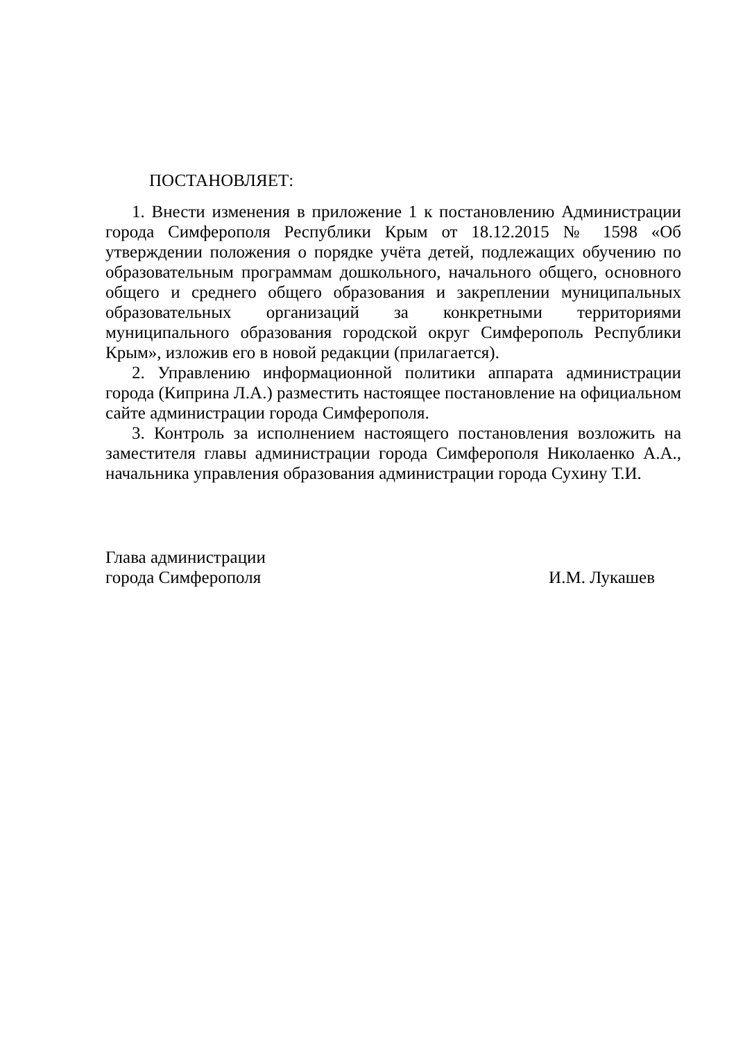ПОСТАНОВЛЯЕТ:
1. Внести изменения в приложение 1 к постановлению Администрации города Симферополя Республики Крым от 18.12.2015 № 1598 «Об утверждении положения о порядке учёта детей, подлежащих обучению по образовательным программам дошкольного, начального общего, основного общего и среднего общего образования и закреплении муниципальных образовательных организаций за конкретными территориями муниципального образования городской округ Симферополь Республики Крым», изложив его в новой редакции (прилагается).
2. Управлению информационной политики аппарата администрации города (Киприна Л.А.) разместить настоящее постановление на официальном сайте администрации города Симферополя.
3. Контроль за исполнением настоящего постановления возложить на заместителя главы администрации города Симферополя Николаенко А.А., начальника управления образования администрации города Сухину Т.И.
Глава администрации
города Симферополя И.М. Лукашев